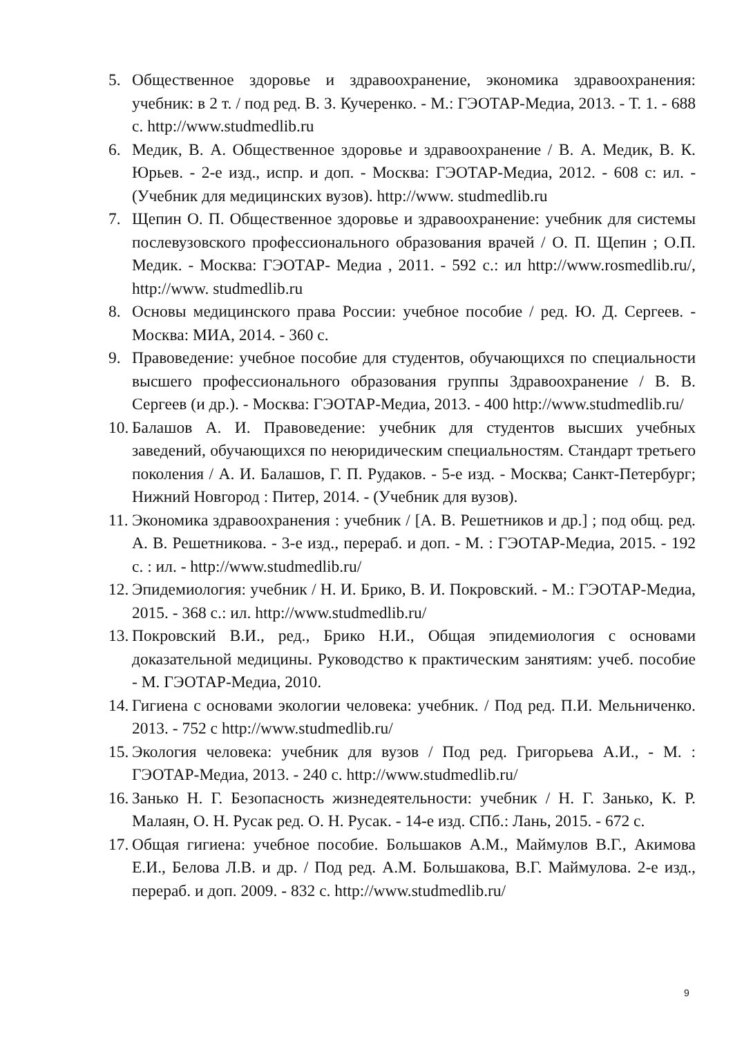5. Общественное здоровье и здравоохранение, экономика здравоохранения: учебник: в 2 т. / под ред. В. З. Кучеренко. - М.: ГЭОТАР-Медиа, 2013. - Т. 1. - 688 с. http://www.studmedlib.ru
6. Медик, В. А. Общественное здоровье и здравоохранение / В. А. Медик, В. К. Юрьев. - 2-е изд., испр. и доп. - Москва: ГЭОТАР-Медиа, 2012. - 608 с: ил. - (Учебник для медицинских вузов). http://www. studmedlib.ru
7. Щепин О. П. Общественное здоровье и здравоохранение: учебник для системы послевузовского профессионального образования врачей / О. П. Щепин ; О.П. Медик. - Москва: ГЭОТАР- Медиа , 2011. - 592 с.: ил http://www.rosmedlib.ru/, http://www. studmedlib.ru
8. Основы медицинского права России: учебное пособие / ред. Ю. Д. Сергеев. - Москва: МИА, 2014. - 360 с.
9. Правоведение: учебное пособие для студентов, обучающихся по специальности высшего профессионального образования группы Здравоохранение / В. В. Сергеев (и др.). - Москва: ГЭОТАР-Медиа, 2013. - 400 http://www.studmedlib.ru/
10. Балашов А. И. Правоведение: учебник для студентов высших учебных заведений, обучающихся по неюридическим специальностям. Стандарт третьего поколения / А. И. Балашов, Г. П. Рудаков. - 5-е изд. - Москва; Санкт-Петербург; Нижний Новгород : Питер, 2014. - (Учебник для вузов).
11. Экономика здравоохранения : учебник / [А. В. Решетников и др.] ; под общ. ред. А. В. Решетникова. - 3-е изд., перераб. и доп. - М. : ГЭОТАР-Медиа, 2015. - 192 с. : ил. - http://www.studmedlib.ru/
12. Эпидемиология: учебник / Н. И. Брико, В. И. Покровский. - М.: ГЭОТАР-Медиа, 2015. - 368 с.: ил. http://www.studmedlib.ru/
13. Покровский В.И., ред., Брико Н.И., Общая эпидемиология с основами доказательной медицины. Руководство к практическим занятиям: учеб. пособие - М. ГЭОТАР-Медиа, 2010.
14. Гигиена с основами экологии человека: учебник. / Под ред. П.И. Мельниченко. 2013. - 752 с http://www.studmedlib.ru/
15. Экология человека: учебник для вузов / Под ред. Григорьева А.И., - М. : ГЭОТАР-Медиа, 2013. - 240 с. http://www.studmedlib.ru/
16. Занько Н. Г. Безопасность жизнедеятельности: учебник / Н. Г. Занько, К. Р. Малаян, О. Н. Русак ред. О. Н. Русак. - 14-е изд. СПб.: Лань, 2015. - 672 с.
17. Общая гигиена: учебное пособие. Большаков А.М., Маймулов В.Г., Акимова Е.И., Белова Л.В. и др. / Под ред. А.М. Большакова, В.Г. Маймулова. 2-е изд., перераб. и доп. 2009. - 832 с. http://www.studmedlib.ru/
9